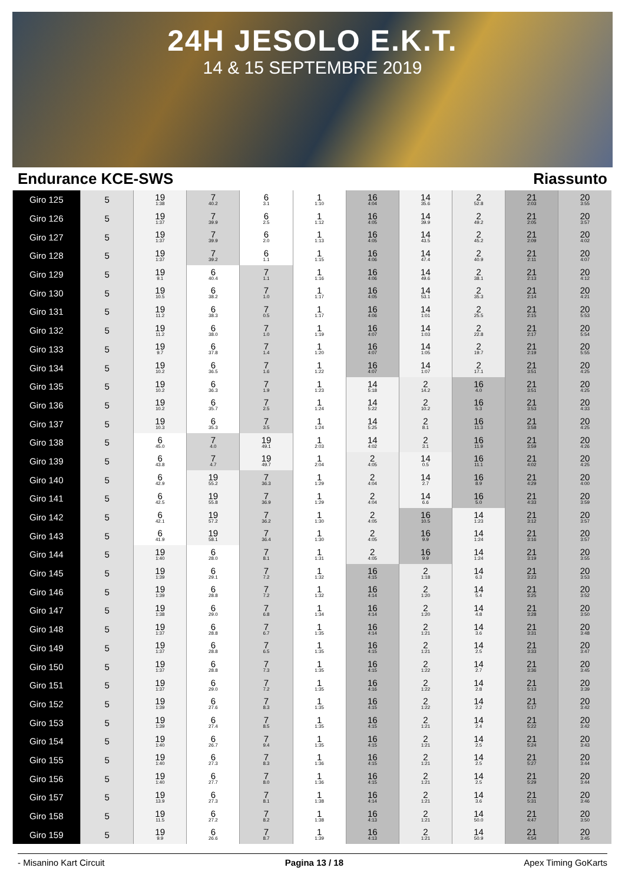24H JESOLO E.K.T.
14 & 15 SEPTEMBRE 2019
Endurance KCE-SWS Riassunto
| Giro 125 | 5 | 19 1:38 | 7 40.2 | 6 3.1 | 1 1:10 | 16 4:04 | 14 35.6 | 2 52.8 | 21 2:03 | 20 3:55 |
| Giro 126 | 5 | 19 1:37 | 7 39.9 | 6 2.5 | 1 1:12 | 16 4:05 | 14 39.9 | 2 49.2 | 21 2:05 | 20 3:57 |
| Giro 127 | 5 | 19 1:37 | 7 39.9 | 6 2.0 | 1 1:13 | 16 4:05 | 14 43.5 | 2 45.2 | 21 2:09 | 20 4:02 |
| Giro 128 | 5 | 19 1:37 | 7 39.2 | 6 1.1 | 1 1:15 | 16 4:06 | 14 47.4 | 2 40.9 | 21 2:11 | 20 4:07 |
| Giro 129 | 5 | 19 9.1 | 6 40.4 | 7 1.1 | 1 1:16 | 16 4:06 | 14 49.6 | 2 38.1 | 21 2:13 | 20 4:12 |
| Giro 130 | 5 | 19 10.5 | 6 38.2 | 7 1.0 | 1 1:17 | 16 4:05 | 14 53.1 | 2 35.3 | 21 2:14 | 20 4:21 |
| Giro 131 | 5 | 19 11.2 | 6 38.3 | 7 0.5 | 1 1:17 | 16 4:06 | 14 1:01 | 2 25.5 | 21 2:15 | 20 5:53 |
| Giro 132 | 5 | 19 11.2 | 6 38.0 | 7 1.0 | 1 1:19 | 16 4:07 | 14 1:03 | 2 22.8 | 21 2:17 | 20 5:54 |
| Giro 133 | 5 | 19 9.7 | 6 37.8 | 7 1.4 | 1 1:20 | 16 4:07 | 14 1:05 | 2 19.7 | 21 2:19 | 20 5:55 |
| Giro 134 | 5 | 19 10.2 | 6 36.5 | 7 1.6 | 1 1:22 | 16 4:07 | 14 1:07 | 2 17.1 | 21 3:51 | 20 4:25 |
| Giro 135 | 5 | 19 10.2 | 6 36.3 | 7 1.9 | 1 1:23 | 14 5:18 | 2 14.2 | 16 4.0 | 21 3:51 | 20 4:25 |
| Giro 136 | 5 | 19 10.2 | 6 35.7 | 7 2.5 | 1 1:24 | 14 5:22 | 2 10.2 | 16 5.3 | 21 3:53 | 20 4:33 |
| Giro 137 | 5 | 19 10.3 | 6 35.3 | 7 3.5 | 1 1:24 | 14 5:25 | 2 8.1 | 16 11.3 | 21 3:58 | 20 4:25 |
| Giro 138 | 5 | 6 45.0 | 7 4.0 | 19 49.1 | 1 2:03 | 14 4:02 | 2 3.1 | 16 11.9 | 21 3:59 | 20 4:26 |
| Giro 139 | 5 | 6 43.8 | 7 4.7 | 19 49.7 | 1 2:04 | 2 4:05 | 14 0.5 | 16 11.1 | 21 4:02 | 20 4:25 |
| Giro 140 | 5 | 6 42.9 | 19 55.2 | 7 36.3 | 1 1:29 | 2 4:04 | 14 2.7 | 16 8.9 | 21 4:29 | 20 4:00 |
| Giro 141 | 5 | 6 42.5 | 19 55.8 | 7 36.9 | 1 1:29 | 2 4:04 | 14 6.6 | 16 5.0 | 21 4:33 | 20 3:59 |
| Giro 142 | 5 | 6 42.1 | 19 57.2 | 7 36.2 | 1 1:30 | 2 4:05 | 16 10.5 | 14 1:23 | 21 3:12 | 20 3:57 |
| Giro 143 | 5 | 6 41.9 | 19 58.1 | 7 36.4 | 1 1:30 | 2 4:05 | 16 9.9 | 14 1:24 | 21 3:16 | 20 3:57 |
| Giro 144 | 5 | 19 1:40 | 6 28.0 | 7 8.1 | 1 1:31 | 2 4:05 | 16 9.9 | 14 1:24 | 21 3:19 | 20 3:55 |
| Giro 145 | 5 | 19 1:39 | 6 29.1 | 7 7.2 | 1 1:32 | 16 4:15 | 2 1:18 | 14 6.3 | 21 3:23 | 20 3:53 |
| Giro 146 | 5 | 19 1:39 | 6 28.8 | 7 7.2 | 1 1:32 | 16 4:14 | 2 1:20 | 14 5.4 | 21 3:25 | 20 3:52 |
| Giro 147 | 5 | 19 1:38 | 6 29.0 | 7 6.8 | 1 1:34 | 16 4:14 | 2 1:20 | 14 4.8 | 21 3:28 | 20 3:50 |
| Giro 148 | 5 | 19 1:37 | 6 28.8 | 7 6.7 | 1 1:35 | 16 4:14 | 2 1:21 | 14 3.6 | 21 3:31 | 20 3:48 |
| Giro 149 | 5 | 19 1:37 | 6 28.8 | 7 6.5 | 1 1:35 | 16 4:15 | 2 1:21 | 14 2.5 | 21 3:33 | 20 3:47 |
| Giro 150 | 5 | 19 1:37 | 6 28.8 | 7 7.3 | 1 1:35 | 16 4:15 | 2 1:22 | 14 2.7 | 21 3:36 | 20 3:45 |
| Giro 151 | 5 | 19 1:37 | 6 29.0 | 7 7.2 | 1 1:35 | 16 4:16 | 2 1:22 | 14 2.8 | 21 5:13 | 20 3:39 |
| Giro 152 | 5 | 19 1:39 | 6 27.6 | 7 8.3 | 1 1:35 | 16 4:15 | 2 1:22 | 14 2.2 | 21 5:17 | 20 3:42 |
| Giro 153 | 5 | 19 1:39 | 6 27.4 | 7 8.5 | 1 1:35 | 16 4:15 | 2 1:21 | 14 2.4 | 21 5:22 | 20 3:42 |
| Giro 154 | 5 | 19 1:40 | 6 26.7 | 7 9.4 | 1 1:35 | 16 4:15 | 2 1:21 | 14 2.5 | 21 5:24 | 20 3:43 |
| Giro 155 | 5 | 19 1:40 | 6 27.3 | 7 8.3 | 1 1:36 | 16 4:15 | 2 1:21 | 14 2.5 | 21 5:27 | 20 3:44 |
| Giro 156 | 5 | 19 1:40 | 6 27.7 | 7 8.0 | 1 1:36 | 16 4:15 | 2 1:21 | 14 2.5 | 21 5:29 | 20 3:44 |
| Giro 157 | 5 | 19 13.9 | 6 27.3 | 7 8.1 | 1 1:38 | 16 4:14 | 2 1:21 | 14 3.6 | 21 5:31 | 20 3:46 |
| Giro 158 | 5 | 19 11.5 | 6 27.2 | 7 8.2 | 1 1:38 | 16 4:13 | 2 1:21 | 14 50.0 | 21 4:47 | 20 3:50 |
| Giro 159 | 5 | 19 9.9 | 6 26.6 | 7 8.7 | 1 1:39 | 16 4:13 | 2 1:21 | 14 50.9 | 21 4:54 | 20 3:45 |
- Misanino Kart Circuit Pagina 13 / 18 Apex Timing GoKarts